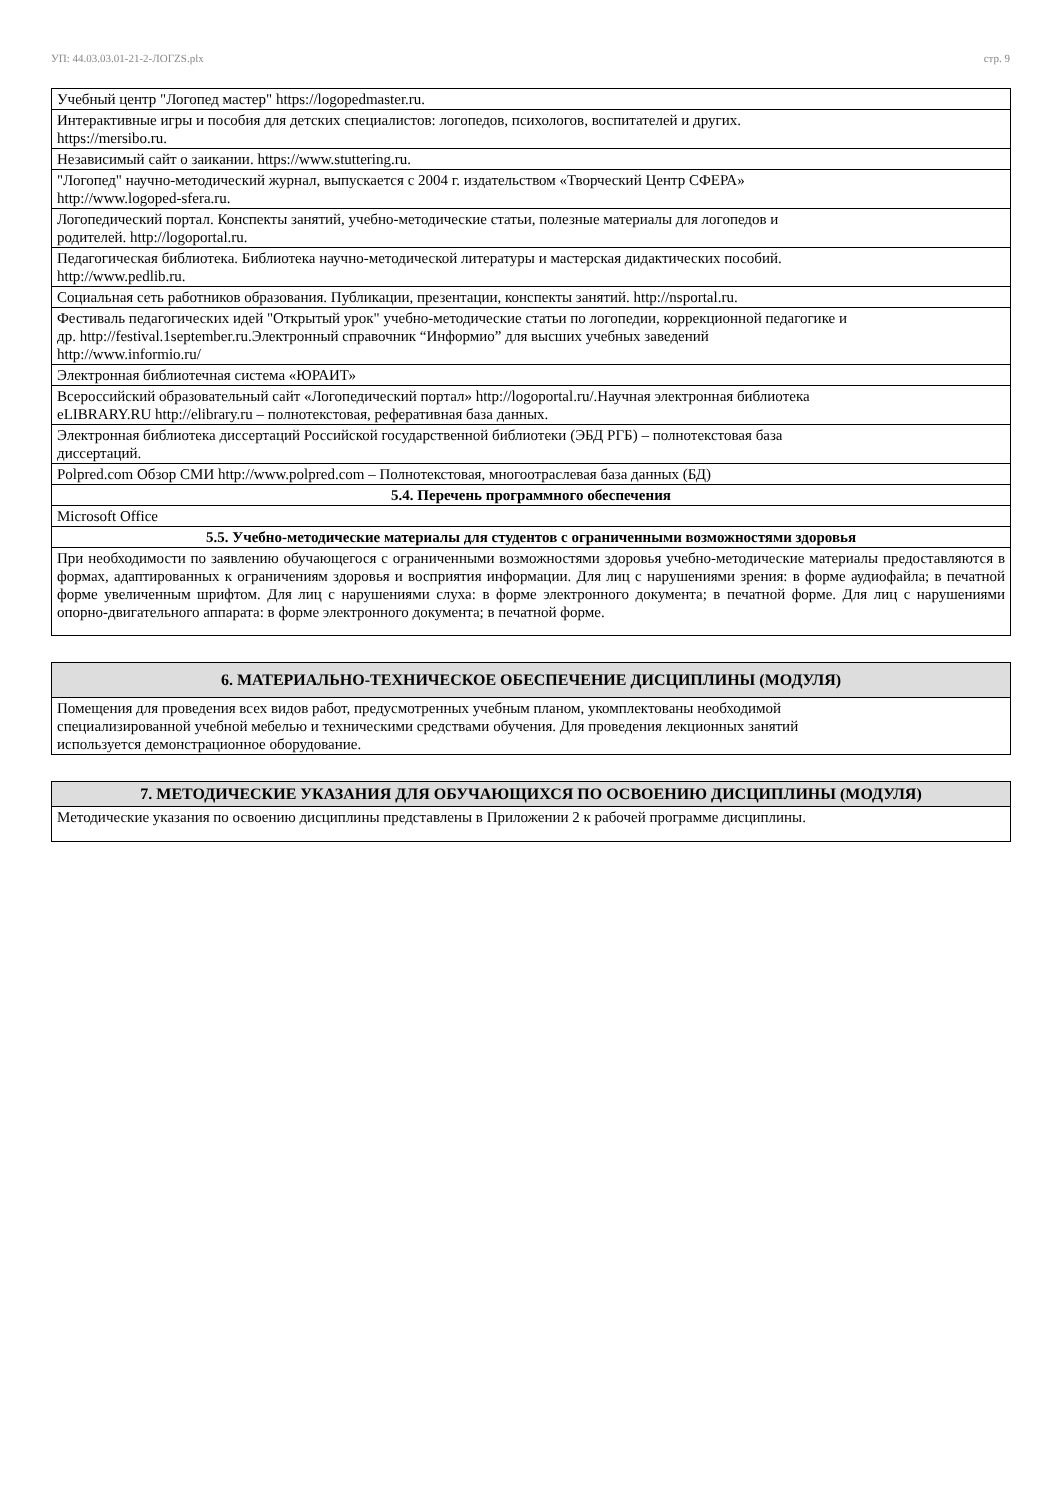УП: 44.03.03.01-21-2-ЛОГZS.plx стр. 9
| Учебный центр "Логопед мастер" https://logopedmaster.ru. |
| Интерактивные игры и пособия для детских специалистов: логопедов, психологов, воспитателей и других. https://mersibo.ru. |
| Независимый сайт о заикании. https://www.stuttering.ru. |
| "Логопед" научно-методический журнал, выпускается с 2004 г. издательством «Творческий Центр СФЕРА» http://www.logoped-sfera.ru. |
| Логопедический портал. Конспекты занятий, учебно-методические статьи, полезные материалы для логопедов и родителей. http://logoportal.ru. |
| Педагогическая библиотека. Библиотека научно-методической литературы и мастерская дидактических пособий. http://www.pedlib.ru. |
| Социальная сеть работников образования. Публикации, презентации, конспекты занятий. http://nsportal.ru. |
| Фестиваль педагогических идей "Открытый урок" учебно-методические статьи по логопедии, коррекционной педагогике и др. http://festival.1september.ru.Электронный справочник “Информио” для высших учебных заведений http://www.informio.ru/ |
| Электронная библиотечная система «ЮРАИТ» |
| Всероссийский образовательный сайт «Логопедический портал» http://logoportal.ru/.Научная электронная библиотека eLIBRARY.RU http://elibrary.ru – полнотекстовая, реферативная база данных. |
| Электронная библиотека диссертаций Российской государственной библиотеки (ЭБД РГБ) – полнотекстовая база диссертаций. |
| Polpred.com Обзор СМИ http://www.polpred.com – Полнотекстовая, многоотраслевая база данных (БД) |
| 5.4. Перечень программного обеспечения |
| Microsoft Office |
| 5.5. Учебно-методические материалы для студентов с ограниченными возможностями здоровья |
| При необходимости по заявлению обучающегося с ограниченными возможностями здоровья учебно-методические материалы предоставляются в формах, адаптированных к ограничениям здоровья и восприятия информации. Для лиц с нарушениями зрения: в форме аудиофайла; в печатной форме увеличенным шрифтом. Для лиц с нарушениями слуха: в форме электронного документа; в печатной форме. Для лиц с нарушениями опорно-двигательного аппарата: в форме электронного документа; в печатной форме. |
| 6. МАТЕРИАЛЬНО-ТЕХНИЧЕСКОЕ ОБЕСПЕЧЕНИЕ ДИСЦИПЛИНЫ (МОДУЛЯ) |
| Помещения для проведения всех видов работ, предусмотренных учебным планом, укомплектованы необходимой специализированной учебной мебелью и техническими средствами обучения. Для проведения лекционных занятий используется демонстрационное оборудование. |
| 7. МЕТОДИЧЕСКИЕ УКАЗАНИЯ ДЛЯ ОБУЧАЮЩИХСЯ ПО ОСВОЕНИЮ ДИСЦИПЛИНЫ (МОДУЛЯ) |
| Методические указания по освоению дисциплины представлены в Приложении 2 к рабочей программе дисциплины. |